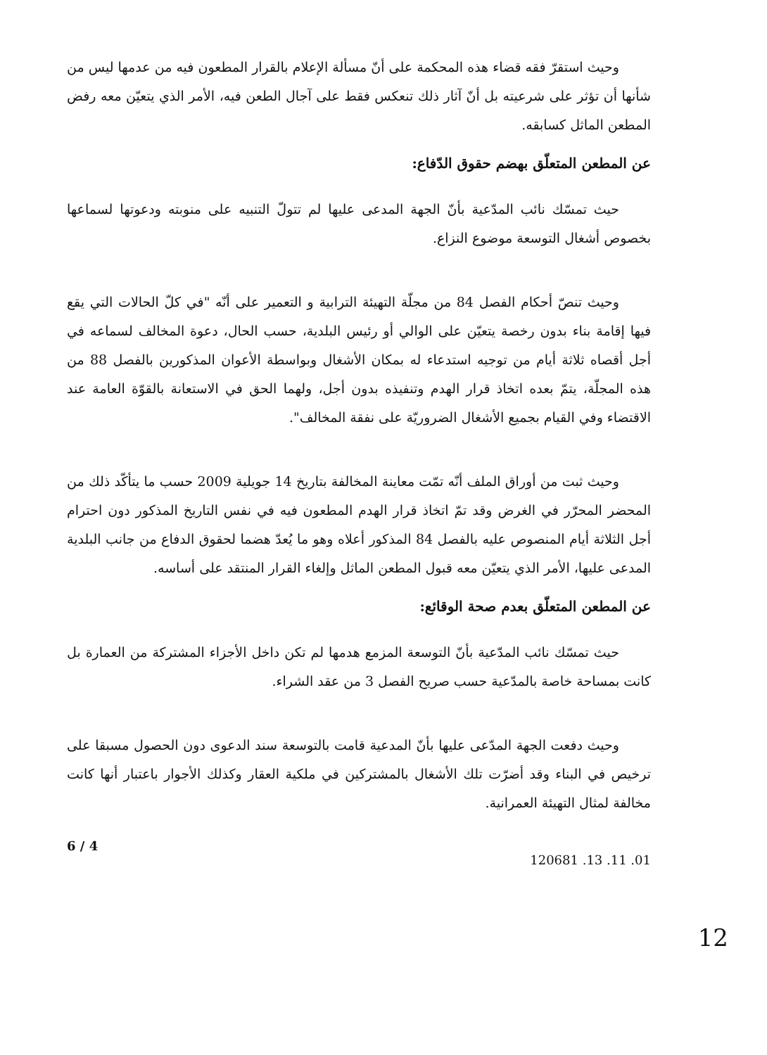وحيث استقرّ فقه قضاء هذه المحكمة على أنّ مسألة الإعلام بالقرار المطعون فيه من عدمها ليس من شأنها أن تؤثر على شرعيته بل أنّ آثار ذلك تنعكس فقط على آجال الطعن فيه، الأمر الذي يتعيّن معه رفض المطعن الماثل كسابقه.
عن المطعن المتعلّق بهضم حقوق الدّفاع:
حيث تمسّك نائب المدّعية بأنّ الجهة المدعى عليها لم تتولّ التنبيه على منوبته ودعوتها لسماعها بخصوص أشغال التوسعة موضوع النزاع.
وحيث تنصّ أحكام الفصل 84 من مجلّة التهيئة الترابية و التعمير على أنّه "في كلّ الحالات التي يقع فيها إقامة بناء بدون رخصة يتعيّن على الوالي أو رئيس البلدية، حسب الحال، دعوة المخالف لسماعه في أجل أقصاه ثلاثة أيام من توجيه استدعاء له بمكان الأشغال وبواسطة الأعوان المذكورين بالفصل 88 من هذه المجلّة، يتمّ بعده اتخاذ قرار الهدم وتنفيذه بدون أجل، ولهما الحق في الاستعانة بالقوّة العامة عند الاقتضاء وفي القيام بجميع الأشغال الضروريّة على نفقة المخالف".
وحيث ثبت من أوراق الملف أنّه تمّت معاينة المخالفة بتاريخ 14 جويلية 2009 حسب ما يتأكّد ذلك من المحضر المحرّر في الغرض وقد تمّ اتخاذ قرار الهدم المطعون فيه في نفس التاريخ المذكور دون احترام أجل الثلاثة أيام المنصوص عليه بالفصل 84 المذكور أعلاه وهو ما يُعدّ هضما لحقوق الدفاع من جانب البلدية المدعى عليها، الأمر الذي يتعيّن معه قبول المطعن الماثل وإلغاء القرار المنتقد على أساسه.
عن المطعن المتعلّق بعدم صحة الوقائع:
حيث تمسّك نائب المدّعية بأنّ التوسعة المزمع هدمها لم تكن داخل الأجزاء المشتركة من العمارة بل كانت بمساحة خاصة بالمدّعية حسب صريح الفصل 3 من عقد الشراء.
وحيث دفعت الجهة المدّعى عليها بأنّ المدعية قامت بالتوسعة سند الدعوى دون الحصول مسبقا على ترخيص في البناء وقد أضرّت تلك الأشغال بالمشتركين في ملكية العقار وكذلك الأجوار باعتبار أنها كانت مخالفة لمثال التهيئة العمرانية.
6 / 4 120681 .13 .11 .01
12